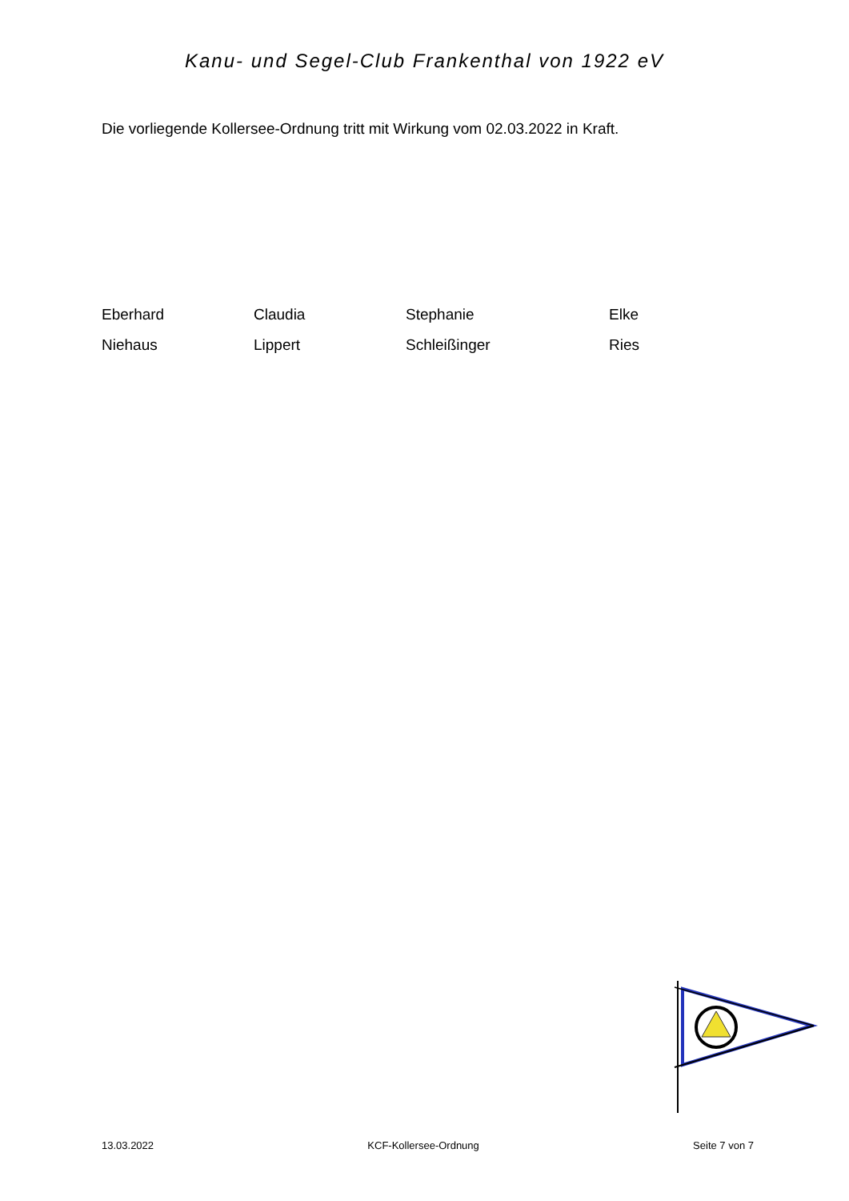Kanu- und Segel-Club Frankenthal von 1922 eV
Die vorliegende Kollersee-Ordnung tritt mit Wirkung vom 02.03.2022 in Kraft.
Eberhard
Claudia
Stephanie
Elke
Niehaus
Lippert
Schleißinger
Ries
13.03.2022 KCF-Kollersee-Ordnung Seite 7 von 7